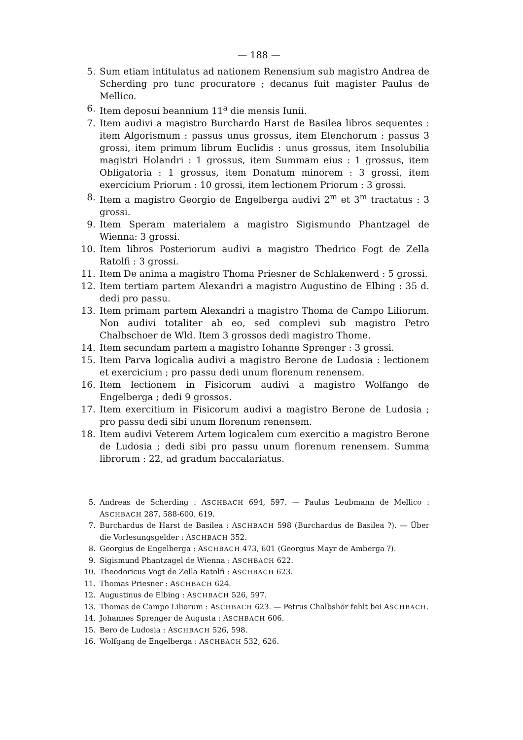— 188 —
5. Sum etiam intitulatus ad nationem Renensium sub magistro Andrea de Scherding pro tunc procuratore ; decanus fuit magister Paulus de Mellico.
6. Item deposui beannium 11<sup>a</sup> die mensis Iunii.
7. Item audivi a magistro Burchardo Harst de Basilea libros sequentes : item Algorismum : passus unus grossus, item Elenchorum : passus 3 grossi, item primum librum Euclidis : unus grossus, item Insolubilia magistri Holandri : 1 grossus, item Summam eius : 1 grossus, item Obligatoria : 1 grossus, item Donatum minorem : 3 grossi, item exercicium Priorum : 10 grossi, item lectionem Priorum : 3 grossi.
8. Item a magistro Georgio de Engelberga audivi 2<sup>m</sup> et 3<sup>m</sup> tractatus : 3 grossi.
9. Item Speram materialem a magistro Sigismundo Phantzagel de Wienna: 3 grossi.
10. Item libros Posteriorum audivi a magistro Thedrico Fogt de Zella Ratolfi : 3 grossi.
11. Item De anima a magistro Thoma Priesner de Schlakenwerd : 5 grossi.
12. Item tertiam partem Alexandri a magistro Augustino de Elbing : 35 d. dedi pro passu.
13. Item primam partem Alexandri a magistro Thoma de Campo Liliorum. Non audivi totaliter ab eo, sed complevi sub magistro Petro Chalbschoer de Wld. Item 3 grossos dedi magistro Thome.
14. Item secundam partem a magistro Iohanne Sprenger : 3 grossi.
15. Item Parva logicalia audivi a magistro Berone de Ludosia : lectionem et exercicium ; pro passu dedi unum florenum renensem.
16. Item lectionem in Fisicorum audivi a magistro Wolfango de Engelberga ; dedi 9 grossos.
17. Item exercitium in Fisicorum audivi a magistro Berone de Ludosia ; pro passu dedi sibi unum florenum renensem.
18. Item audivi Veterem Artem logicalem cum exercitio a magistro Berone de Ludosia ; dedi sibi pro passu unum florenum renensem. Summa librorum : 22, ad gradum baccalariatus.
5. Andreas de Scherding : ASCHBACH 694, 597. — Paulus Leubmann de Mellico : ASCHBACH 287, 588-600, 619.
7. Burchardus de Harst de Basilea : ASCHBACH 598 (Burchardus de Basilea ?). — Über die Vorlesungsgelder : ASCHBACH 352.
8. Georgius de Engelberga : ASCHBACH 473, 601 (Georgius Mayr de Amberga ?).
9. Sigismund Phantzagel de Wienna : ASCHBACH 622.
10. Theodoricus Vogt de Zella Ratolfi : ASCHBACH 623.
11. Thomas Priesner : ASCHBACH 624.
12. Augustinus de Elbing : ASCHBACH 526, 597.
13. Thomas de Campo Liliorum : ASCHBACH 623. — Petrus Chalbshör fehlt bei ASCHBACH.
14. Johannes Sprenger de Augusta : ASCHBACH 606.
15. Bero de Ludosia : ASCHBACH 526, 598.
16. Wolfgang de Engelberga : ASCHBACH 532, 626.